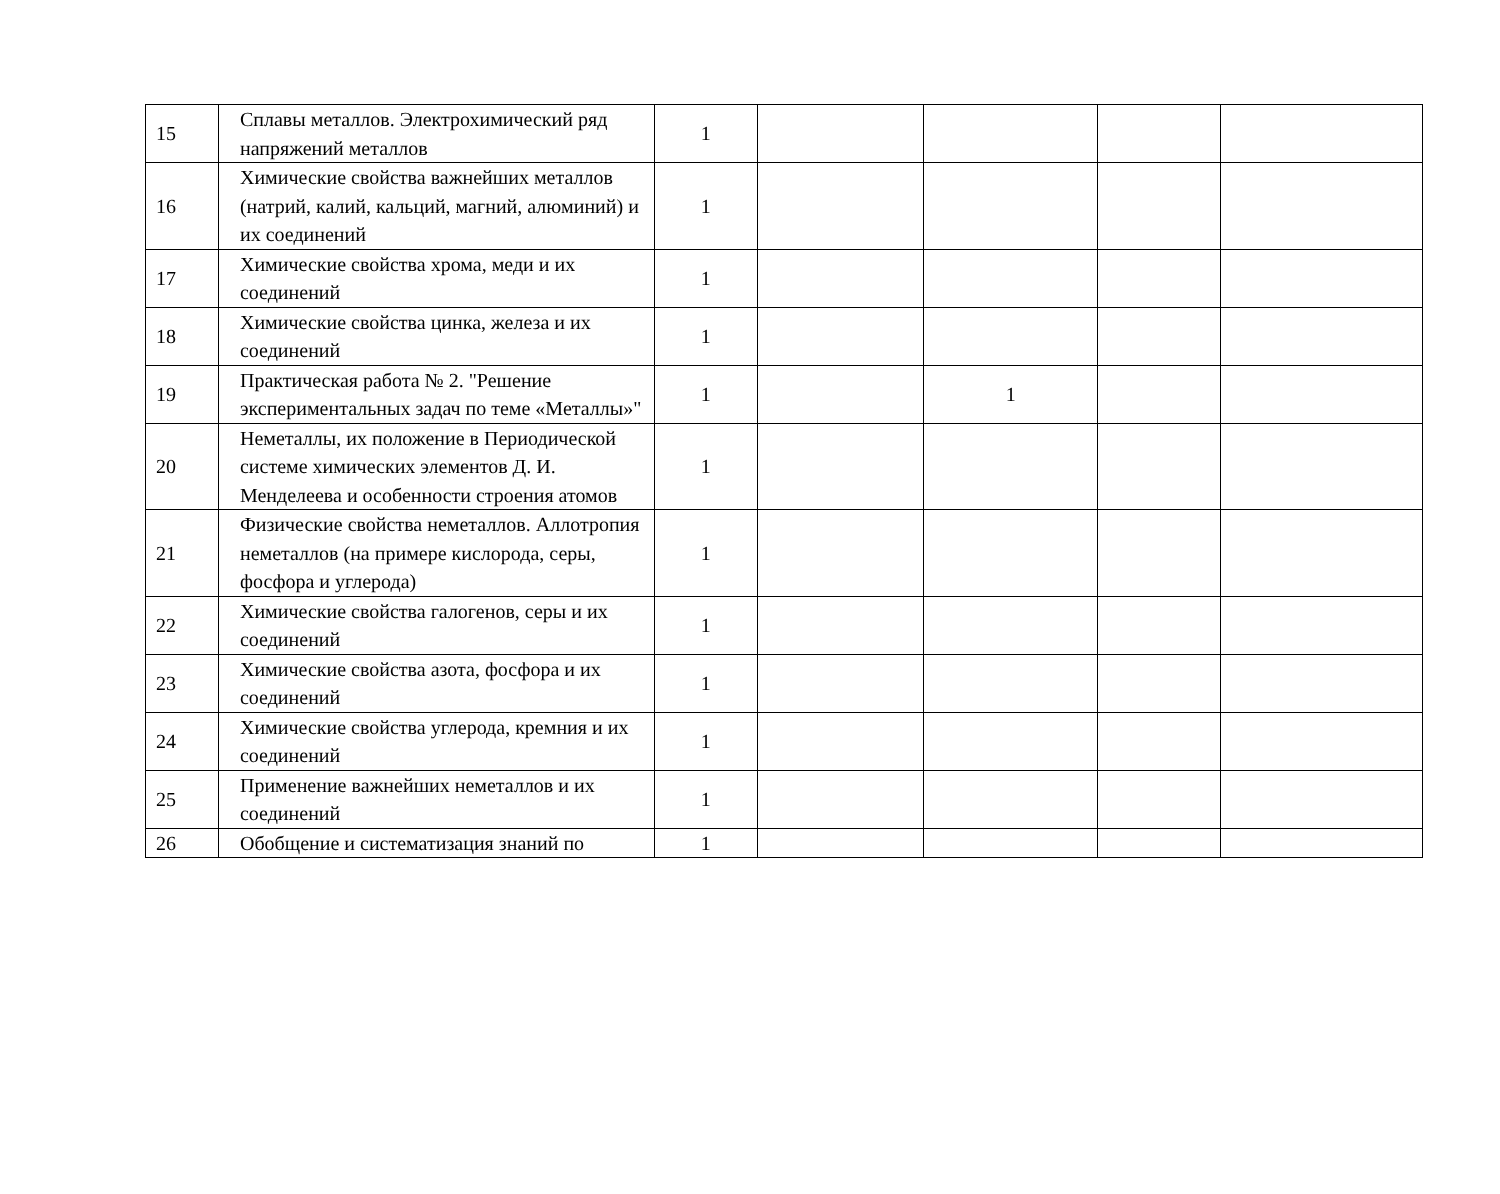| 15 | Сплавы металлов. Электрохимический ряд напряжений металлов | 1 | | | | |
| 16 | Химические свойства важнейших металлов (натрий, калий, кальций, магний, алюминий) и их соединений | 1 | | | | |
| 17 | Химические свойства хрома, меди и их соединений | 1 | | | | |
| 18 | Химические свойства цинка, железа и их соединений | 1 | | | | |
| 19 | Практическая работа № 2. "Решение экспериментальных задач по теме «Металлы»" | 1 | | 1 | | |
| 20 | Неметаллы, их положение в Периодической системе химических элементов Д. И. Менделеева и особенности строения атомов | 1 | | | | |
| 21 | Физические свойства неметаллов. Аллотропия неметаллов (на примере кислорода, серы, фосфора и углерода) | 1 | | | | |
| 22 | Химические свойства галогенов, серы и их соединений | 1 | | | | |
| 23 | Химические свойства азота, фосфора и их соединений | 1 | | | | |
| 24 | Химические свойства углерода, кремния и их соединений | 1 | | | | |
| 25 | Применение важнейших неметаллов и их соединений | 1 | | | | |
| 26 | Обобщение и систематизация знаний по | 1 | | | | |